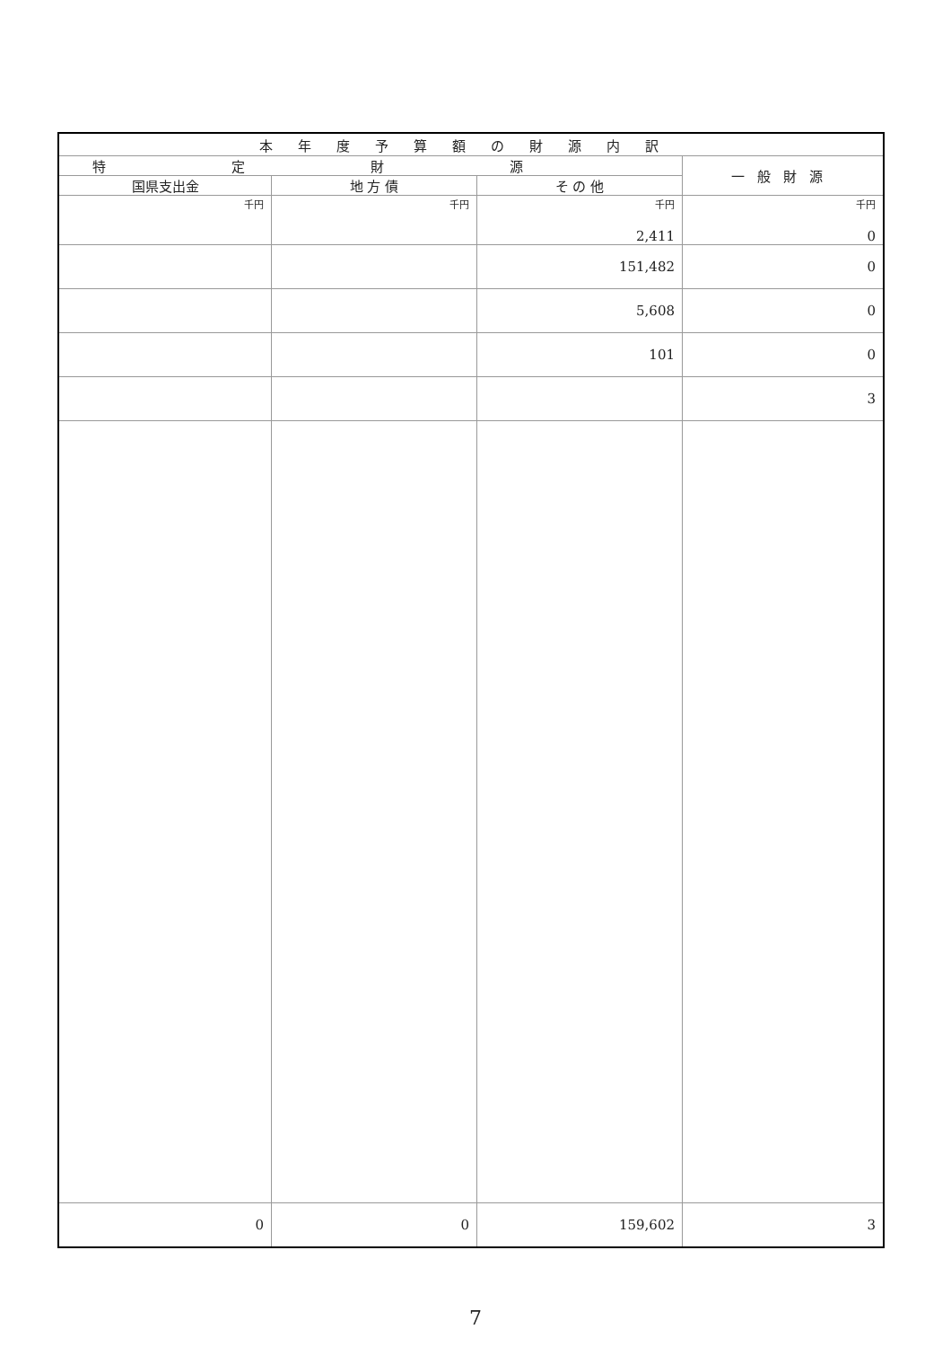| 本年度予算額の財源内訳 | | | |
| 特定財源 | | | 一般財源 |
| 国県支出金 | 地 方 債 | そ の 他 | |
| 千円 | 千円 | 千円 2,411 | 千円 0 |
| | | 151,482 | 0 |
| | | 5,608 | 0 |
| | | 101 | 0 |
| | | | 3 |
| 0 | 0 | 159,602 | 3 |
7